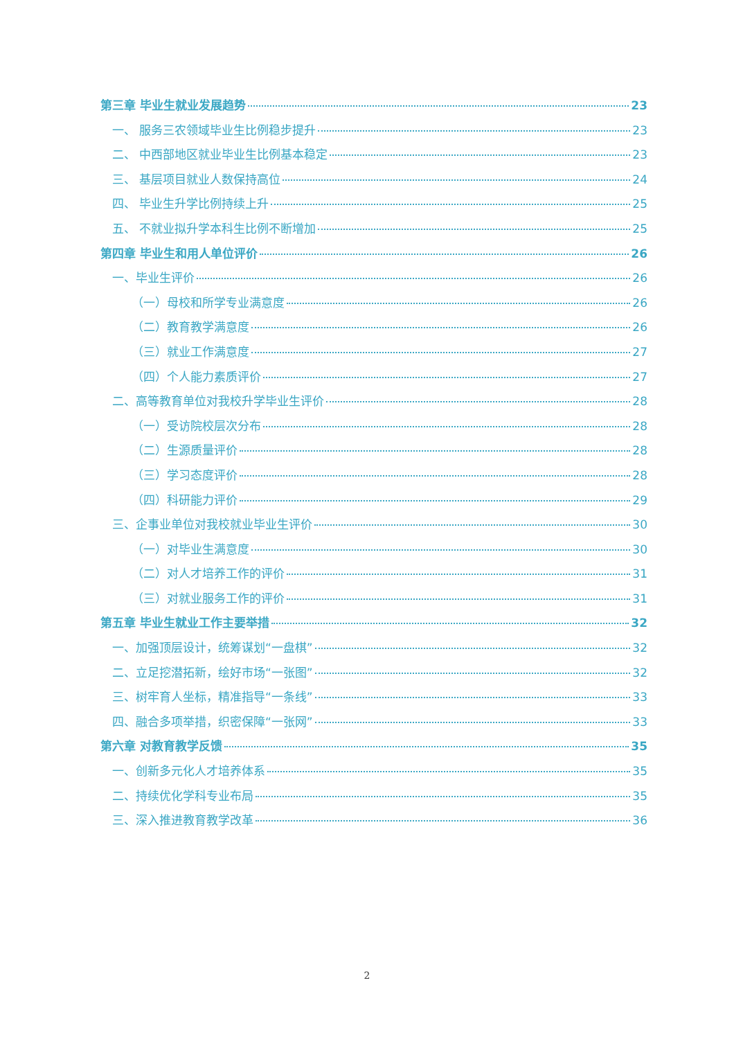第三章 毕业生就业发展趋势 23
一、 服务三农领域毕业生比例稳步提升 23
二、 中西部地区就业毕业生比例基本稳定 23
三、 基层项目就业人数保持高位 24
四、 毕业生升学比例持续上升 25
五、 不就业拟升学本科生比例不断增加 25
第四章 毕业生和用人单位评价 26
一、毕业生评价 26
（一）母校和所学专业满意度 26
（二）教育教学满意度 26
（三）就业工作满意度 27
（四）个人能力素质评价 27
二、高等教育单位对我校升学毕业生评价 28
（一）受访院校层次分布 28
（二）生源质量评价 28
（三）学习态度评价 28
（四）科研能力评价 29
三、企事业单位对我校就业毕业生评价 30
（一）对毕业生满意度 30
（二）对人才培养工作的评价 31
（三）对就业服务工作的评价 31
第五章 毕业生就业工作主要举措 32
一、加强顶层设计，统筹谋划“一盘棋” 32
二、立足挖潜拓新，绘好市场“一张图” 32
三、树牢育人坐标，精准指导“一条线” 33
四、融合多项举措，织密保障“一张网” 33
第六章 对教育教学反馈 35
一、创新多元化人才培养体系 35
二、持续优化学科专业布局 35
三、深入推进教育教学改革 36
2